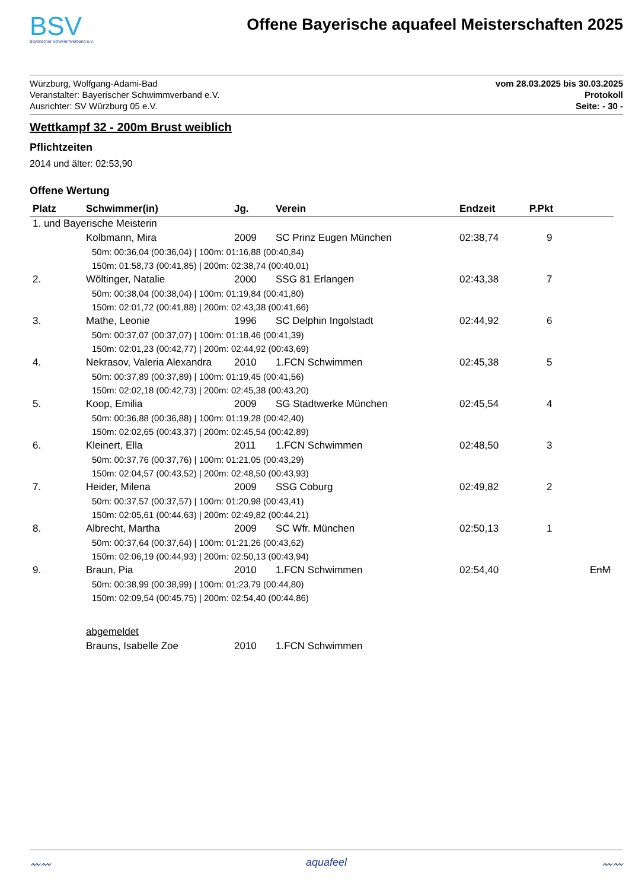BSV
Bayerischer Schwimmverband e.V.
Offene Bayerische aquafeel Meisterschaften 2025
Würzburg, Wolfgang-Adami-Bad
Veranstalter: Bayerischer Schwimmverband e.V.
Ausrichter: SV Würzburg 05 e.V.
vom 28.03.2025 bis 30.03.2025
Protokoll
Seite: - 30 -
Wettkampf 32 - 200m Brust weiblich
Pflichtzeiten
2014 und älter: 02:53,90
Offene Wertung
| Platz | Schwimmer(in) | Jg. | Verein | Endzeit | P.Pkt | |
| --- | --- | --- | --- | --- | --- | --- |
| 1. und Bayerische Meisterin | | | | | | |
| | Kolbmann, Mira | 2009 | SC Prinz Eugen München | 02:38,74 | 9 | |
| | 50m: 00:36,04 (00:36,04) / 100m: 01:16,88 (00:40,84) | | | | | |
| | 150m: 01:58,73 (00:41,85) / 200m: 02:38,74 (00:40,01) | | | | | |
| 2. | Wöltinger, Natalie | 2000 | SSG 81 Erlangen | 02:43,38 | 7 | |
| | 50m: 00:38,04 (00:38,04) / 100m: 01:19,84 (00:41,80) | | | | | |
| | 150m: 02:01,72 (00:41,88) / 200m: 02:43,38 (00:41,66) | | | | | |
| 3. | Mathe, Leonie | 1996 | SC Delphin Ingolstadt | 02:44,92 | 6 | |
| | 50m: 00:37,07 (00:37,07) / 100m: 01:18,46 (00:41,39) | | | | | |
| | 150m: 02:01,23 (00:42,77) / 200m: 02:44,92 (00:43,69) | | | | | |
| 4. | Nekrasov, Valeria Alexandra | 2010 | 1.FCN Schwimmen | 02:45,38 | 5 | |
| | 50m: 00:37,89 (00:37,89) / 100m: 01:19,45 (00:41,56) | | | | | |
| | 150m: 02:02,18 (00:42,73) / 200m: 02:45,38 (00:43,20) | | | | | |
| 5. | Koop, Emilia | 2009 | SG Stadtwerke München | 02:45,54 | 4 | |
| | 50m: 00:36,88 (00:36,88) / 100m: 01:19,28 (00:42,40) | | | | | |
| | 150m: 02:02,65 (00:43,37) / 200m: 02:45,54 (00:42,89) | | | | | |
| 6. | Kleinert, Ella | 2011 | 1.FCN Schwimmen | 02:48,50 | 3 | |
| | 50m: 00:37,76 (00:37,76) / 100m: 01:21,05 (00:43,29) | | | | | |
| | 150m: 02:04,57 (00:43,52) / 200m: 02:48,50 (00:43,93) | | | | | |
| 7. | Heider, Milena | 2009 | SSG Coburg | 02:49,82 | 2 | |
| | 50m: 00:37,57 (00:37,57) / 100m: 01:20,98 (00:43,41) | | | | | |
| | 150m: 02:05,61 (00:44,63) / 200m: 02:49,82 (00:44,21) | | | | | |
| 8. | Albrecht, Martha | 2009 | SC Wfr. München | 02:50,13 | 1 | |
| | 50m: 00:37,64 (00:37,64) / 100m: 01:21,26 (00:43,62) | | | | | |
| | 150m: 02:06,19 (00:44,93) / 200m: 02:50,13 (00:43,94) | | | | | |
| 9. | Braun, Pia | 2010 | 1.FCN Schwimmen | 02:54,40 | | EnM |
| | 50m: 00:38,99 (00:38,99) / 100m: 01:23,79 (00:44,80) | | | | | |
| | 150m: 02:09,54 (00:45,75) / 200m: 02:54,40 (00:44,86) | | | | | |
| | abgemeldet | | | | | |
| | Brauns, Isabelle Zoe | 2010 | 1.FCN Schwimmen | | | |
〰〰 aquafeel 〰〰